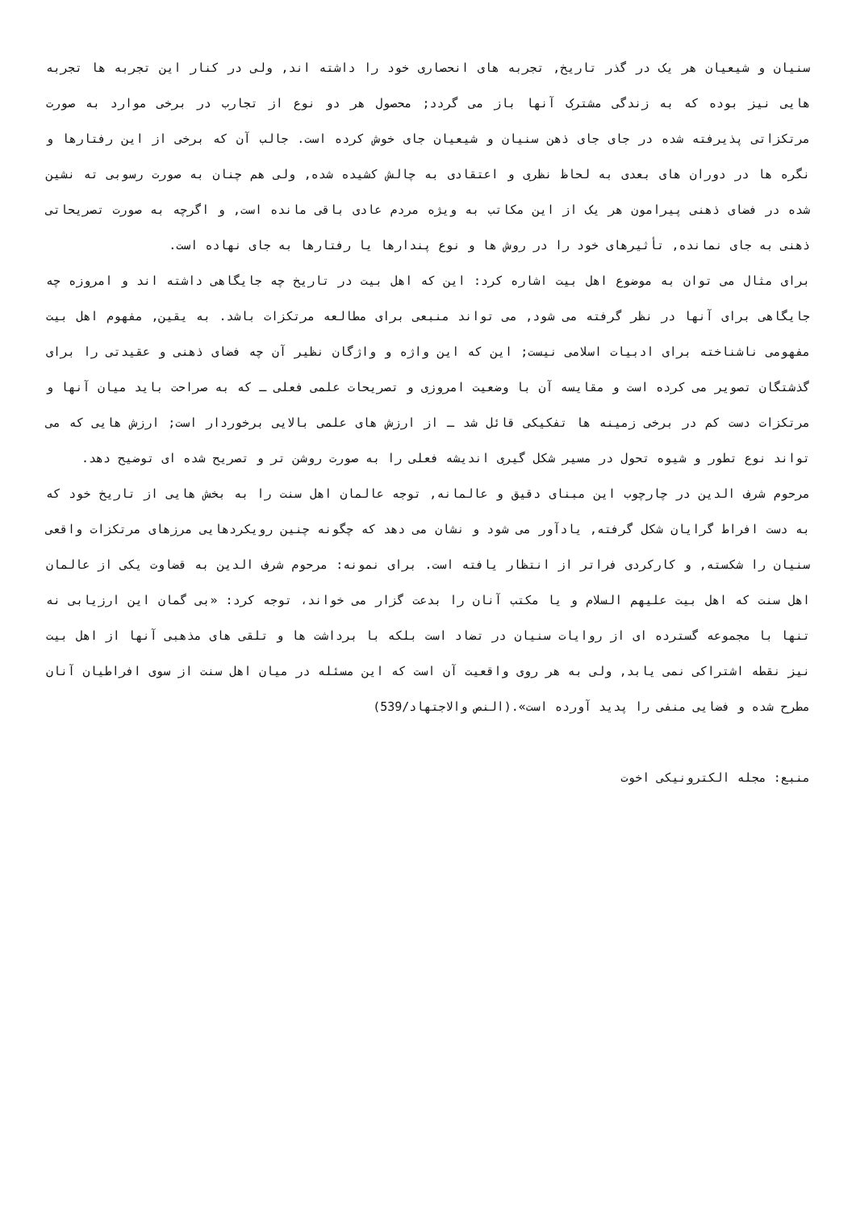سنیان و شیعیان هر یک در گذر تاریخ, تجربه های انحصاری خود را داشته اند, ولی در کنار این تجربه ها تجربه هایی نیز بوده که به زندگی مشترک آنها باز می گردد; محصول هر دو نوع از تجارب در برخی موارد به صورت مرتکزاتی پذیرفته شده در جای جای ذهن سنیان و شیعیان جای خوش کرده است. جالب آن که برخی از این رفتارها و نگره ها در دوران های بعدی به لحاظ نظری و اعتقادی به چالش کشیده شده, ولی هم چنان به صورت رسوبی ته نشین شده در فضای ذهنی پیرامون هر یک از این مکاتب به ویژه مردم عادی باقی مانده است, و اگرچه به صورت تصریحاتی ذهنی به جای نمانده, تأثیرهای خود را در روش ها و نوع پندارها یا رفتارها به جای نهاده است.
برای مثال می توان به موضوع اهل بیت اشاره کرد: این که اهل بیت در تاریخ چه جایگاهی داشته اند و امروزه چه جایگاهی برای آنها در نظر گرفته می شود, می تواند منبعی برای مطالعه مرتکزات باشد. به یقین, مفهوم اهل بیت مفهومی ناشناخته برای ادبیات اسلامی نیست; این که این واژه و واژگان نظیر آن چه فضای ذهنی و عقیدتی را برای گذشتگان تصویر می کرده است و مقایسه آن با وضعیت امروزی و تصریحات علمی فعلی ـ که به صراحت باید میان آنها و مرتکزات دست کم در برخی زمینه ها تفکیکی قائل شد ـ از ارزش های علمی بالایی برخوردار است; ارزش هایی که می تواند نوع تطور و شیوه تحول در مسیر شکل گیری اندیشه فعلی را به صورت روشن تر و تصریح شده ای توضیح دهد.
مرحوم شرف الدین در چارچوب این مبنای دقیق و عالمانه, توجه عالمان اهل سنت را به بخش هایی از تاریخ خود که به دست افراط گرایان شکل گرفته, یادآور می شود و نشان می دهد که چگونه چنین رویکردهایی مرزهای مرتکزات واقعی سنیان را شکسته, و کارکردی فراتر از انتظار یافته است. برای نمونه: مرحوم شرف الدین به قضاوت یکی از عالمان اهل سنت که اهل بیت علیهم السلام و یا مکتب آنان را بدعت گزار می خواند، توجه کرد: «بی گمان این ارزیابی نه تنها با مجموعه گسترده ای از روایات سنیان در تضاد است بلکه با برداشت ها و تلقی های مذهبی آنها از اهل بیت نیز نقطه اشتراکی نمی یابد, ولی به هر روی واقعیت آن است که این مسئله در میان اهل سنت از سوی افراطیان آنان مطرح شده و فضایی منفی را پدید آورده است».(النص والاجتهاد/539)
منبع: مجله الکترونیکی اخوت